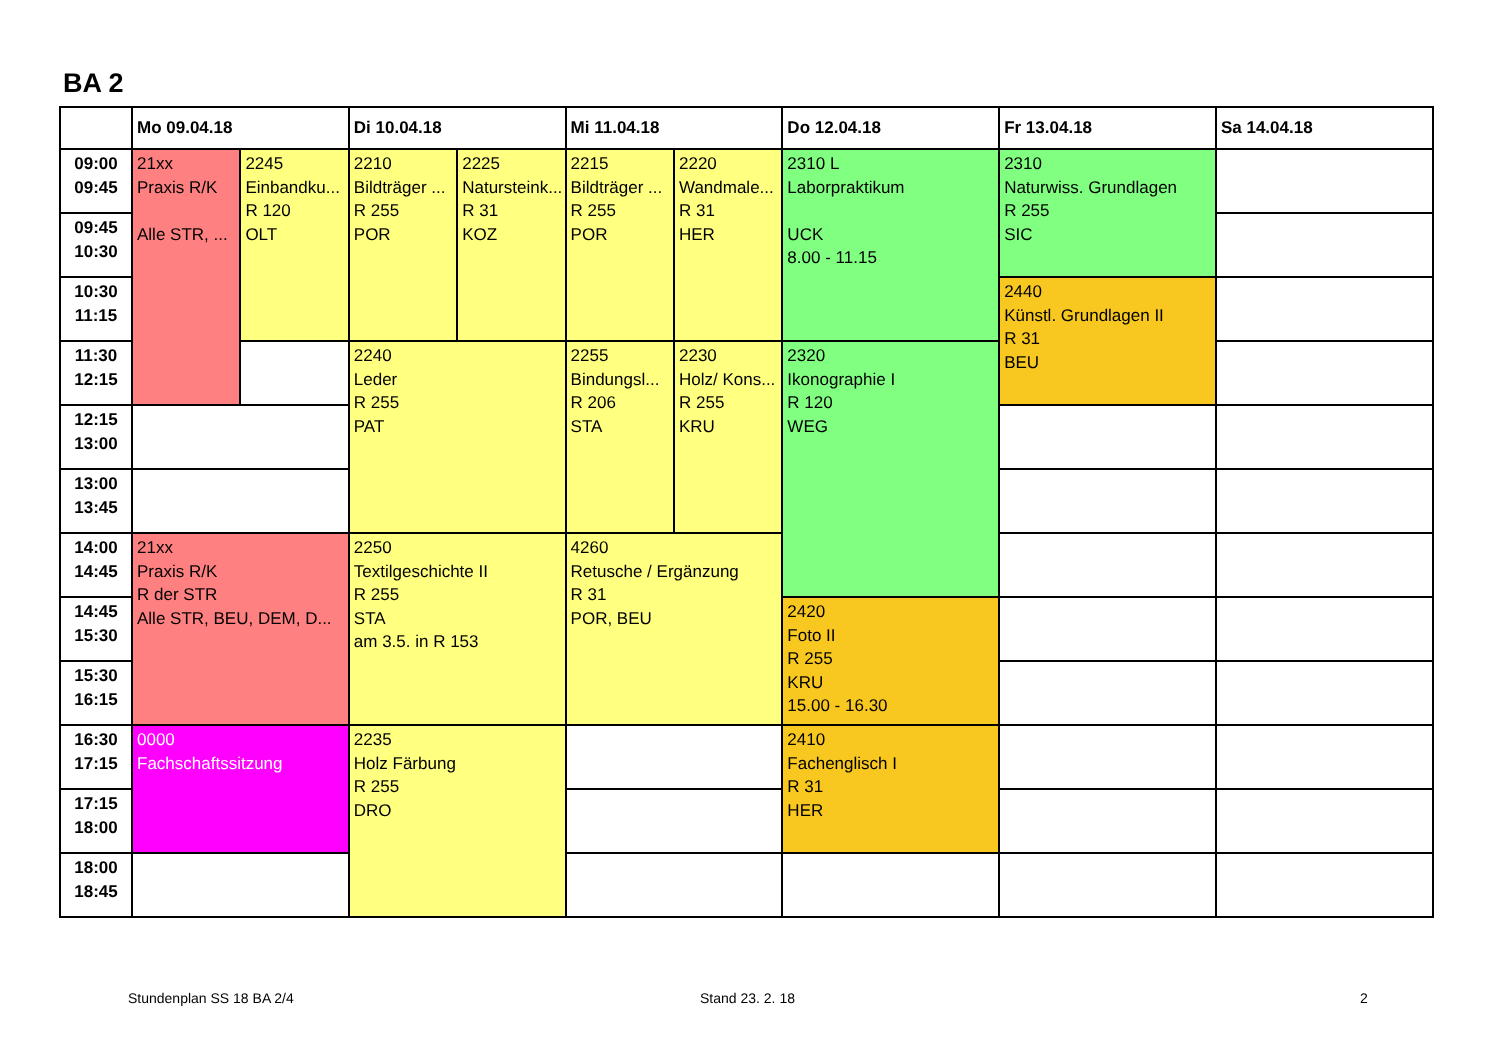BA 2
| | Mo 09.04.18 | | Di 10.04.18 | | Mi 11.04.18 | | Do 12.04.18 | Fr 13.04.18 | Sa 14.04.18 |
| --- | --- | --- | --- | --- | --- | --- | --- | --- | --- |
| 09:00 09:45 | 21xx Praxis R/K Alle STR, ... | 2245 Einbandku... R 120 OLT | 2210 Bildträger ... R 255 POR | 2225 Natursteink... R 31 KOZ | 2215 Bildträger ... R 255 POR | 2220 Wandmale... R 31 HER | 2310 L Laborpraktikum UCK 8.00 - 11.15 | 2310 Naturwiss. Grundlagen R 255 SIC | |
| 09:45 10:30 | | | | | | | | | |
| 10:30 11:15 | | | | | | | | 2440 Künstl. Grundlagen II R 31 BEU | |
| 11:30 12:15 | | | 2240 Leder R 255 PAT | | 2255 Bindungsl... R 206 STA | 2230 Holz/ Kons... R 255 KRU | 2320 Ikonographie I R 120 WEG | | |
| 12:15 13:00 | | | | | | | | | |
| 13:00 13:45 | | | | | | | | | |
| 14:00 14:45 | 21xx Praxis R/K R der STR Alle STR, BEU, DEM, D... | | 2250 Textilgeschichte II R 255 STA am 3.5. in R 153 | | 4260 Retusche / Ergänzung R 31 POR, BEU | | | | |
| 14:45 15:30 | | | | | | | 2420 Foto II R 255 KRU 15.00 - 16.30 | | |
| 15:30 16:15 | | | | | | | | | |
| 16:30 17:15 | 0000 Fachschaftssitzung | | 2235 Holz Färbung R 255 DRO | | | | 2410 Fachenglisch I R 31 HER | | |
| 17:15 18:00 | | | | | | | | | |
| 18:00 18:45 | | | | | | | | | |
Stundenplan SS 18 BA 2/4 Stand 23. 2. 18 2